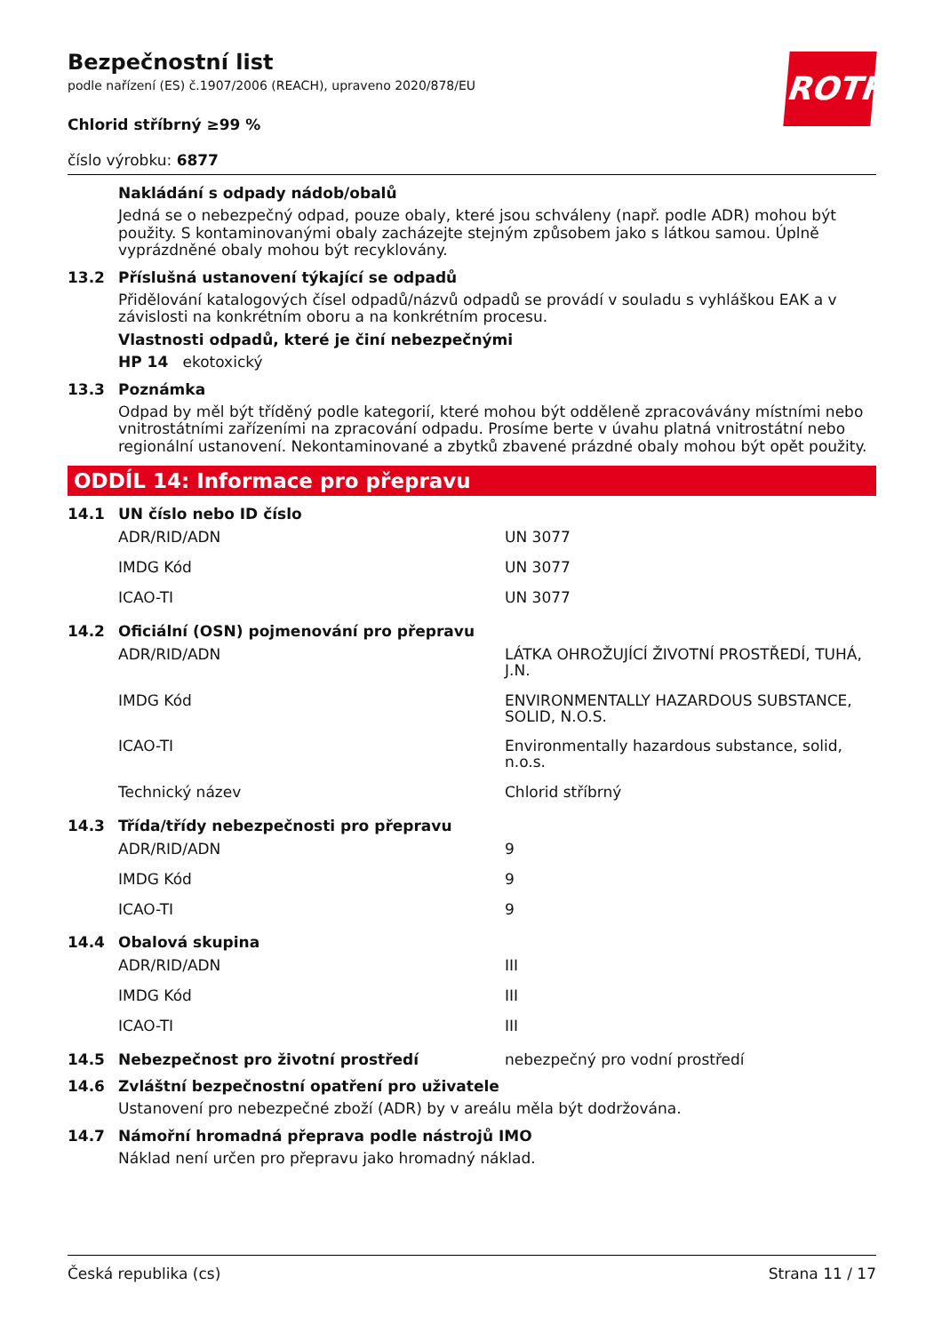ROTH
Bezpečnostní list
podle nařízení (ES) č.1907/2006 (REACH), upraveno 2020/878/EU
Chlorid stříbrný ≥99 %
číslo výrobku: 6877
Nakládání s odpady nádob/obalů
Jedná se o nebezpečný odpad, pouze obaly, které jsou schváleny (např. podle ADR) mohou být použity. S kontaminovanými obaly zacházejte stejným způsobem jako s látkou samou. Úplně vyprázdněné obaly mohou být recyklovány.
13.2 Příslušná ustanovení týkající se odpadů
Přidělování katalogových čísel odpadů/názvů odpadů se provádí v souladu s vyhláškou EAK a v závislosti na konkrétním oboru a na konkrétním procesu.
Vlastnosti odpadů, které je činí nebezpečnými
HP 14 ekotoxický
13.3 Poznámka
Odpad by měl být tříděný podle kategorií, které mohou být odděleně zpracovávány místními nebo vnitrostátními zařízeními na zpracování odpadu. Prosíme berte v úvahu platná vnitrostátní nebo regionální ustanovení. Nekontaminované a zbytků zbavené prázdné obaly mohou být opět použity.
ODDÍL 14: Informace pro přepravu
14.1 UN číslo nebo ID číslo
| ADR/RID/ADN | UN 3077 |
| IMDG Kód | UN 3077 |
| ICAO-TI | UN 3077 |
14.2 Oficiální (OSN) pojmenování pro přepravu
| ADR/RID/ADN | LÁTKA OHROŽUJÍCÍ ŽIVOTNÍ PROSTŘEDÍ, TUHÁ, J.N. |
| IMDG Kód | ENVIRONMENTALLY HAZARDOUS SUBSTANCE, SOLID, N.O.S. |
| ICAO-TI | Environmentally hazardous substance, solid, n.o.s. |
| Technický název | Chlorid stříbrný |
14.3 Třída/třídy nebezpečnosti pro přepravu
| ADR/RID/ADN | 9 |
| IMDG Kód | 9 |
| ICAO-TI | 9 |
14.4 Obalová skupina
| ADR/RID/ADN | III |
| IMDG Kód | III |
| ICAO-TI | III |
14.5 Nebezpečnost pro životní prostředí nebezpečný pro vodní prostředí
14.6 Zvláštní bezpečnostní opatření pro uživatele
Ustanovení pro nebezpečné zboží (ADR) by v areálu měla být dodržována.
14.7 Námořní hromadná přeprava podle nástrojů IMO
Náklad není určen pro přepravu jako hromadný náklad.
Česká republika (cs) Strana 11 / 17